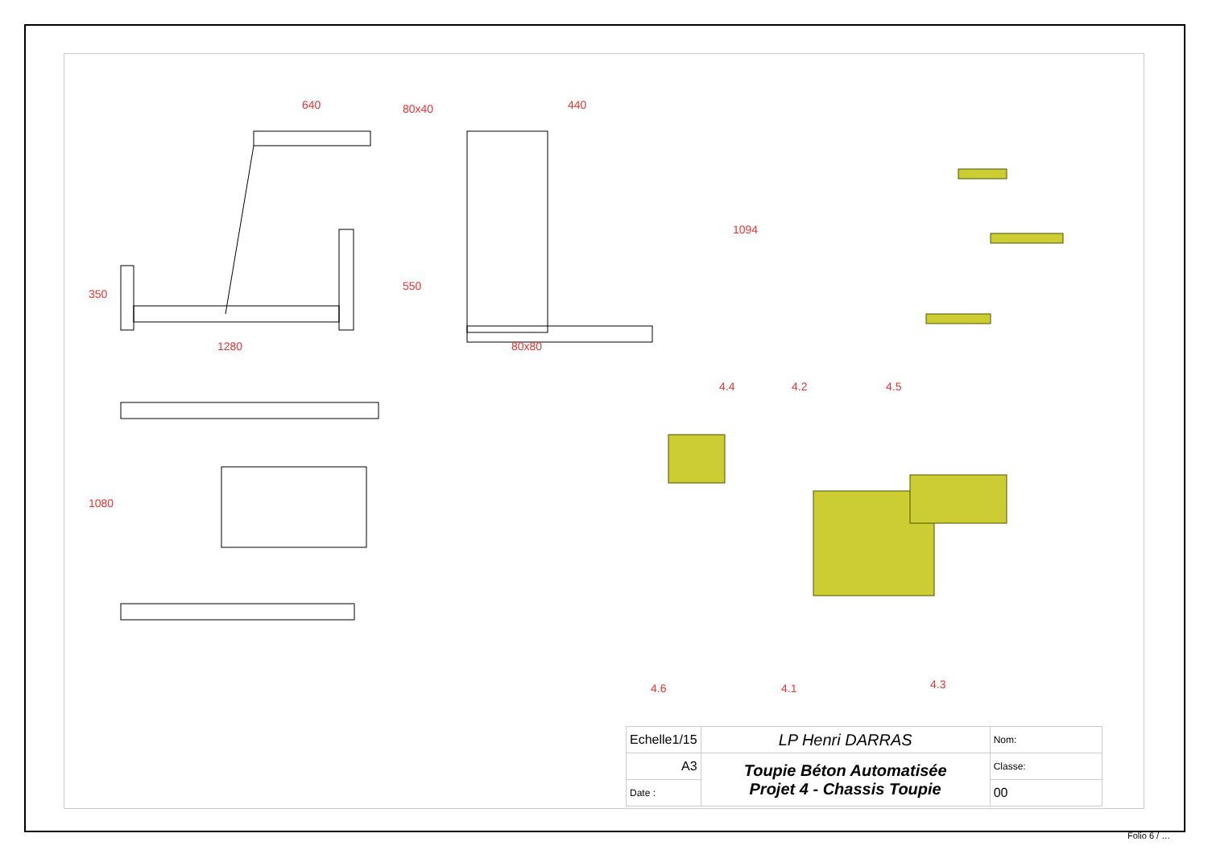640
440
1280
80x80
80x40
550
350
1094
1080
4.4
4.2
4.5
4.6
4.1
4.3
| Echelle1/15 | LP Henri DARRAS | Nom: |
| A3 | Toupie Béton Automatisée Projet 4 - Chassis Toupie | Classe: |
| Date : | | 00 |
Folio 6 / …